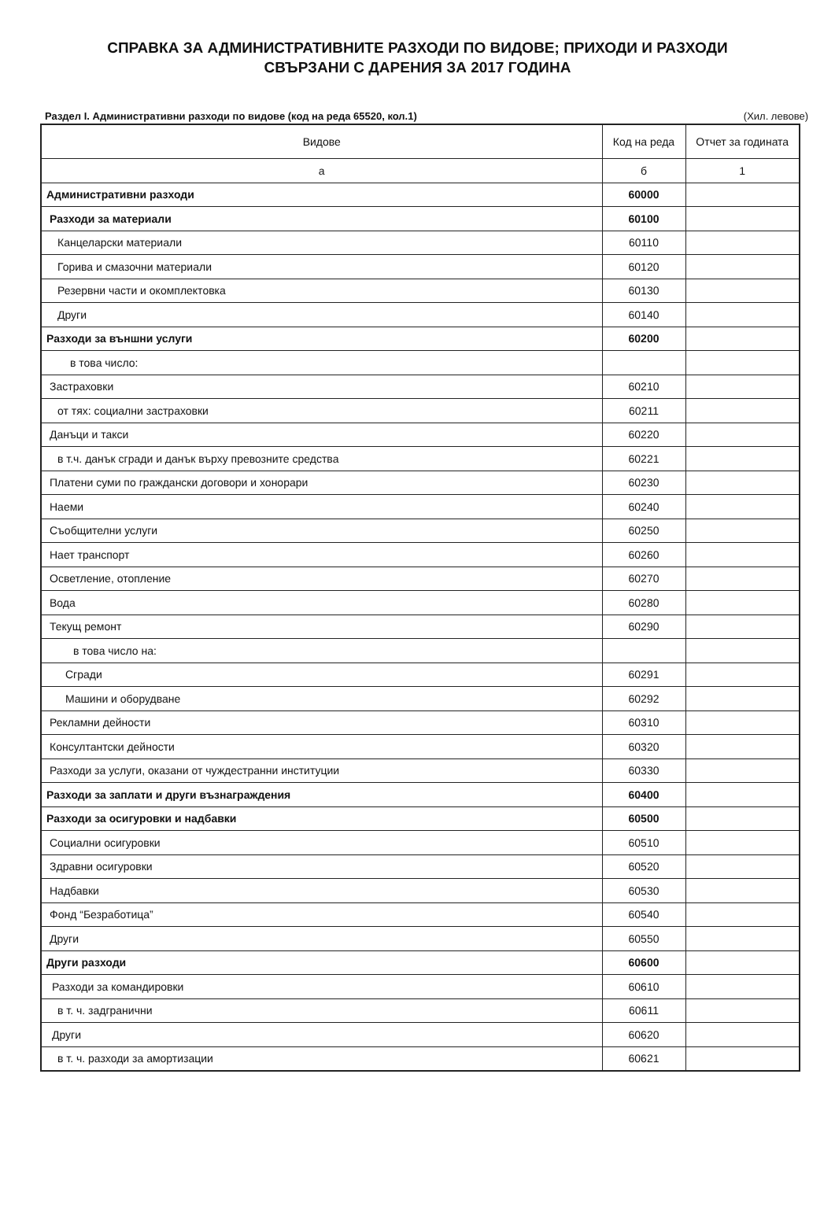СПРАВКА ЗА АДМИНИСТРАТИВНИТЕ РАЗХОДИ ПО ВИДОВЕ; ПРИХОДИ И РАЗХОДИ
СВЪРЗАНИ С ДАРЕНИЯ ЗА 2017 ГОДИНА
Раздел I. Административни разходи по видове (код на реда 65520, кол.1) (Хил. левове)
| Видове | Код на реда | Отчет за годината |
| --- | --- | --- |
| а | б | 1 |
| Административни разходи | 60000 | |
| Разходи за материали | 60100 | |
| Канцеларски материали | 60110 | |
| Горива и смазочни материали | 60120 | |
| Резервни части и окомплектовка | 60130 | |
| Други | 60140 | |
| Разходи за външни услуги | 60200 | |
| в това число: | | |
| Застраховки | 60210 | |
| от тях: социални застраховки | 60211 | |
| Данъци и такси | 60220 | |
| в т.ч. данък сгради и данък върху превозните средства | 60221 | |
| Платени суми по граждански договори и хонорари | 60230 | |
| Наеми | 60240 | |
| Съобщителни услуги | 60250 | |
| Нает транспорт | 60260 | |
| Осветление, отопление | 60270 | |
| Вода | 60280 | |
| Текущ ремонт | 60290 | |
| в това число на: | | |
| Сгради | 60291 | |
| Машини и оборудване | 60292 | |
| Рекламни дейности | 60310 | |
| Консултантски дейности | 60320 | |
| Разходи за услуги, оказани от чуждестранни институции | 60330 | |
| Разходи за заплати и други възнаграждения | 60400 | |
| Разходи за осигуровки и надбавки | 60500 | |
| Социални осигуровки | 60510 | |
| Здравни осигуровки | 60520 | |
| Надбавки | 60530 | |
| Фонд “Безработица” | 60540 | |
| Други | 60550 | |
| Други разходи | 60600 | |
| Разходи за командировки | 60610 | |
| в т. ч. задгранични | 60611 | |
| Други | 60620 | |
| в т. ч. разходи за амортизации | 60621 | |